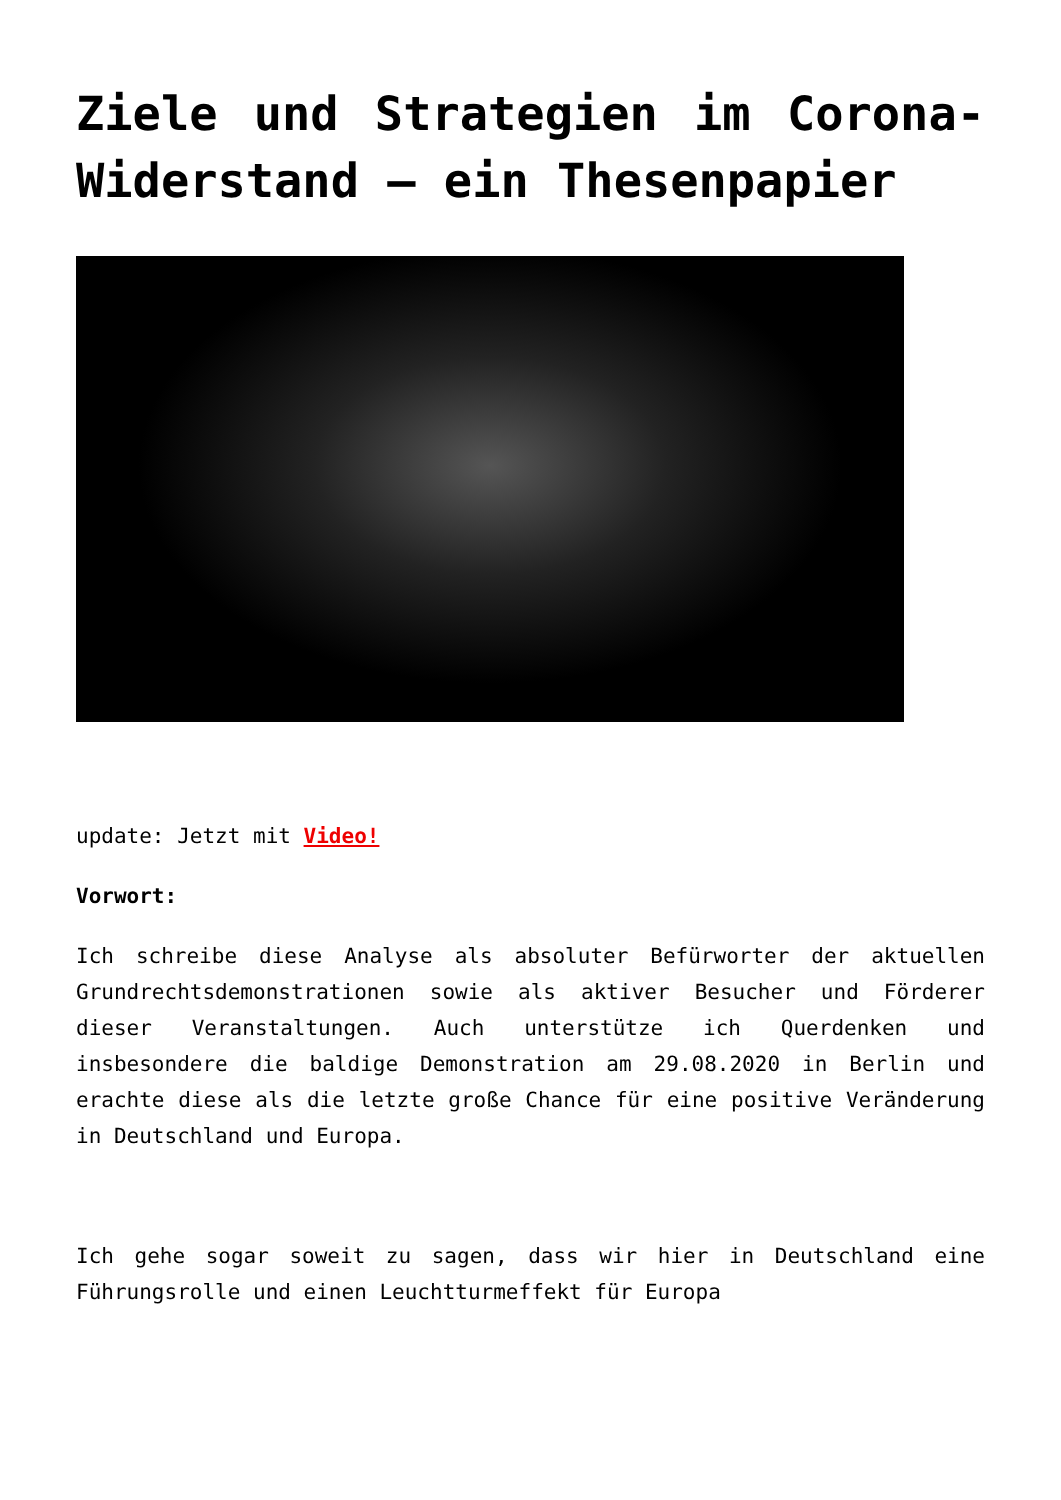Ziele und Strategien im Corona-Widerstand – ein Thesenpapier
update: Jetzt mit Video!
Vorwort:
Ich schreibe diese Analyse als absoluter Befürworter der aktuellen Grundrechtsdemonstrationen sowie als aktiver Besucher und Förderer dieser Veranstaltungen. Auch unterstütze ich Querdenken und insbesondere die baldige Demonstration am 29.08.2020 in Berlin und erachte diese als die letzte große Chance für eine positive Veränderung in Deutschland und Europa.
Ich gehe sogar soweit zu sagen, dass wir hier in Deutschland eine Führungsrolle und einen Leuchtturmeffekt für Europa